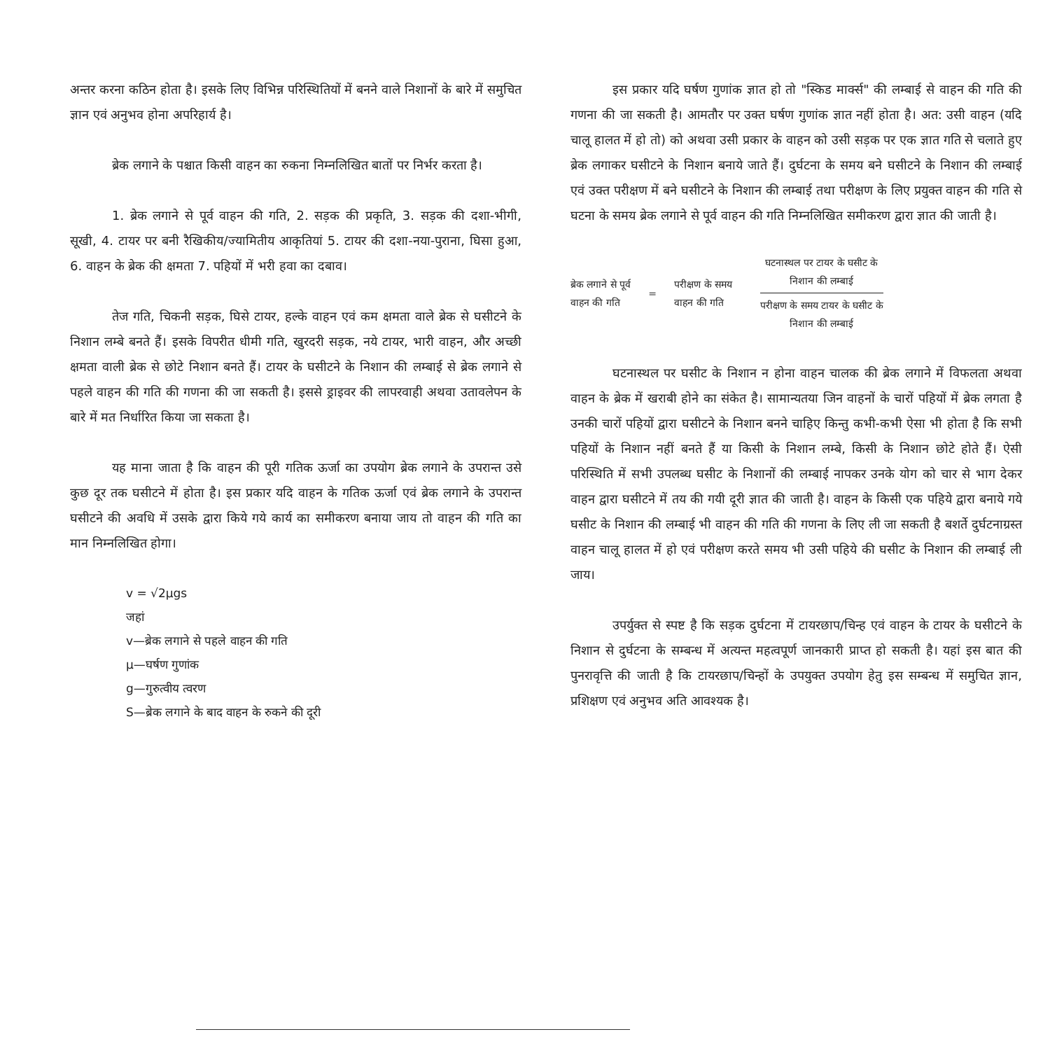अन्तर करना कठिन होता है। इसके लिए विभिन्न परिस्थितियों में बनने वाले निशानों के बारे में समुचित ज्ञान एवं अनुभव होना अपरिहार्य है।
ब्रेक लगाने के पश्चात किसी वाहन का रुकना निम्नलिखित बातों पर निर्भर करता है।
1. ब्रेक लगाने से पूर्व वाहन की गति, 2. सड़क की प्रकृति, 3. सड़क की दशा-भीगी, सूखी, 4. टायर पर बनी रैखिकीय/ज्यामितीय आकृतियां 5. टायर की दशा-नया-पुराना, घिसा हुआ, 6. वाहन के ब्रेक की क्षमता 7. पहियों में भरी हवा का दबाव।
तेज गति, चिकनी सड़क, घिसे टायर, हल्के वाहन एवं कम क्षमता वाले ब्रेक से घसीटने के निशान लम्बे बनते हैं। इसके विपरीत धीमी गति, खुरदरी सड़क, नये टायर, भारी वाहन, और अच्छी क्षमता वाली ब्रेक से छोटे निशान बनते हैं। टायर के घसीटने के निशान की लम्बाई से ब्रेक लगाने से पहले वाहन की गति की गणना की जा सकती है। इससे ड्राइवर की लापरवाही अथवा उतावलेपन के बारे में मत निर्धारित किया जा सकता है।
यह माना जाता है कि वाहन की पूरी गतिक ऊर्जा का उपयोग ब्रेक लगाने के उपरान्त उसे कुछ दूर तक घसीटने में होता है। इस प्रकार यदि वाहन के गतिक ऊर्जा एवं ब्रेक लगाने के उपरान्त घसीटने की अवधि में उसके द्वारा किये गये कार्य का समीकरण बनाया जाय तो वाहन की गति का मान निम्नलिखित होगा।
v = √2μgs
जहां
v—ब्रेक लगाने से पहले वाहन की गति
μ—घर्षण गुणांक
g—गुरुत्वीय त्वरण
S—ब्रेक लगाने के बाद वाहन के रुकने की दूरी
इस प्रकार यदि घर्षण गुणांक ज्ञात हो तो "स्किड मार्क्स" की लम्बाई से वाहन की गति की गणना की जा सकती है। आमतौर पर उक्त घर्षण गुणांक ज्ञात नहीं होता है। अत: उसी वाहन (यदि चालू हालत में हो तो) को अथवा उसी प्रकार के वाहन को उसी सड़क पर एक ज्ञात गति से चलाते हुए ब्रेक लगाकर घसीटने के निशान बनाये जाते हैं। दुर्घटना के समय बने घसीटने के निशान की लम्बाई एवं उक्त परीक्षण में बने घसीटने के निशान की लम्बाई तथा परीक्षण के लिए प्रयुक्त वाहन की गति से घटना के समय ब्रेक लगाने से पूर्व वाहन की गति निम्नलिखित समीकरण द्वारा ज्ञात की जाती है।
ब्रेक लगाने से पूर्व
वाहन की गति
=
परीक्षण के समय
वाहन की गति
घटनास्थल पर टायर के घसीट के
निशान की लम्बाई
परीक्षण के समय टायर के घसीट के
निशान की लम्बाई
घटनास्थल पर घसीट के निशान न होना वाहन चालक की ब्रेक लगाने में विफलता अथवा वाहन के ब्रेक में खराबी होने का संकेत है। सामान्यतया जिन वाहनों के चारों पहियों में ब्रेक लगता है उनकी चारों पहियों द्वारा घसीटने के निशान बनने चाहिए किन्तु कभी-कभी ऐसा भी होता है कि सभी पहियों के निशान नहीं बनते हैं या किसी के निशान लम्बे, किसी के निशान छोटे होते हैं। ऐसी परिस्थिति में सभी उपलब्ध घसीट के निशानों की लम्बाई नापकर उनके योग को चार से भाग देकर वाहन द्वारा घसीटने में तय की गयी दूरी ज्ञात की जाती है। वाहन के किसी एक पहिये द्वारा बनाये गये घसीट के निशान की लम्बाई भी वाहन की गति की गणना के लिए ली जा सकती है बशर्ते दुर्घटनाग्रस्त वाहन चालू हालत में हो एवं परीक्षण करते समय भी उसी पहिये की घसीट के निशान की लम्बाई ली जाय।
उपर्युक्त से स्पष्ट है कि सड़क दुर्घटना में टायरछाप/चिन्ह एवं वाहन के टायर के घसीटने के निशान से दुर्घटना के सम्बन्ध में अत्यन्त महत्वपूर्ण जानकारी प्राप्त हो सकती है। यहां इस बात की पुनरावृत्ति की जाती है कि टायरछाप/चिन्हों के उपयुक्त उपयोग हेतु इस सम्बन्ध में समुचित ज्ञान, प्रशिक्षण एवं अनुभव अति आवश्यक है।